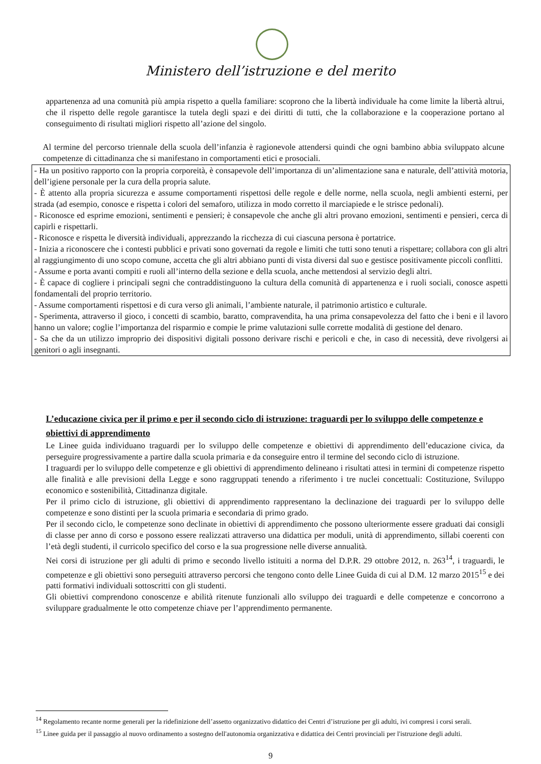Ministero dell’istruzione e del merito
appartenenza ad una comunità più ampia rispetto a quella familiare: scoprono che la libertà individuale ha come limite la libertà altrui, che il rispetto delle regole garantisce la tutela degli spazi e dei diritti di tutti, che la collaborazione e la cooperazione portano al conseguimento di risultati migliori rispetto all’azione del singolo.
Al termine del percorso triennale della scuola dell’infanzia è ragionevole attendersi quindi che ogni bambino abbia sviluppato alcune competenze di cittadinanza che si manifestano in comportamenti etici e prosociali.
- Ha un positivo rapporto con la propria corporeità, è consapevole dell’importanza di un’alimentazione sana e naturale, dell’attività motoria, dell’igiene personale per la cura della propria salute.
- È attento alla propria sicurezza e assume comportamenti rispettosi delle regole e delle norme, nella scuola, negli ambienti esterni, per strada (ad esempio, conosce e rispetta i colori del semaforo, utilizza in modo corretto il marciapiede e le strisce pedonali).
- Riconosce ed esprime emozioni, sentimenti e pensieri; è consapevole che anche gli altri provano emozioni, sentimenti e pensieri, cerca di capirli e rispettarli.
- Riconosce e rispetta le diversità individuali, apprezzando la ricchezza di cui ciascuna persona è portatrice.
- Inizia a riconoscere che i contesti pubblici e privati sono governati da regole e limiti che tutti sono tenuti a rispettare; collabora con gli altri al raggiungimento di uno scopo comune, accetta che gli altri abbiano punti di vista diversi dal suo e gestisce positivamente piccoli conflitti.
- Assume e porta avanti compiti e ruoli all’interno della sezione e della scuola, anche mettendosi al servizio degli altri.
- È capace di cogliere i principali segni che contraddistinguono la cultura della comunità di appartenenza e i ruoli sociali, conosce aspetti fondamentali del proprio territorio.
- Assume comportamenti rispettosi e di cura verso gli animali, l’ambiente naturale, il patrimonio artistico e culturale.
- Sperimenta, attraverso il gioco, i concetti di scambio, baratto, compravendita, ha una prima consapevolezza del fatto che i beni e il lavoro hanno un valore; coglie l’importanza del risparmio e compie le prime valutazioni sulle corrette modalità di gestione del denaro.
- Sa che da un utilizzo improprio dei dispositivi digitali possono derivare rischi e pericoli e che, in caso di necessità, deve rivolgersi ai genitori o agli insegnanti.
L’educazione civica per il primo e per il secondo ciclo di istruzione: traguardi per lo sviluppo delle competenze e obiettivi di apprendimento
Le Linee guida individuano traguardi per lo sviluppo delle competenze e obiettivi di apprendimento dell’educazione civica, da perseguire progressivamente a partire dalla scuola primaria e da conseguire entro il termine del secondo ciclo di istruzione.
I traguardi per lo sviluppo delle competenze e gli obiettivi di apprendimento delineano i risultati attesi in termini di competenze rispetto alle finalità e alle previsioni della Legge e sono raggruppati tenendo a riferimento i tre nuclei concettuali: Costituzione, Sviluppo economico e sostenibilità, Cittadinanza digitale.
Per il primo ciclo di istruzione, gli obiettivi di apprendimento rappresentano la declinazione dei traguardi per lo sviluppo delle competenze e sono distinti per la scuola primaria e secondaria di primo grado.
Per il secondo ciclo, le competenze sono declinate in obiettivi di apprendimento che possono ulteriormente essere graduati dai consigli di classe per anno di corso e possono essere realizzati attraverso una didattica per moduli, unità di apprendimento, sillabi coerenti con l’età degli studenti, il curricolo specifico del corso e la sua progressione nelle diverse annualità.
Nei corsi di istruzione per gli adulti di primo e secondo livello istituiti a norma del D.P.R. 29 ottobre 2012, n. 263<sup>14</sup>, i traguardi, le competenze e gli obiettivi sono perseguiti attraverso percorsi che tengono conto delle Linee Guida di cui al D.M. 12 marzo 2015<sup>15</sup> e dei patti formativi individuali sottoscritti con gli studenti.
Gli obiettivi comprendono conoscenze e abilità ritenute funzionali allo sviluppo dei traguardi e delle competenze e concorrono a sviluppare gradualmente le otto competenze chiave per l’apprendimento permanente.
<sup>14</sup> Regolamento recante norme generali per la ridefinizione dell’assetto organizzativo didattico dei Centri d’istruzione per gli adulti, ivi compresi i corsi serali.
<sup>15</sup> Linee guida per il passaggio al nuovo ordinamento a sostegno dell'autonomia organizzativa e didattica dei Centri provinciali per l'istruzione degli adulti.
9